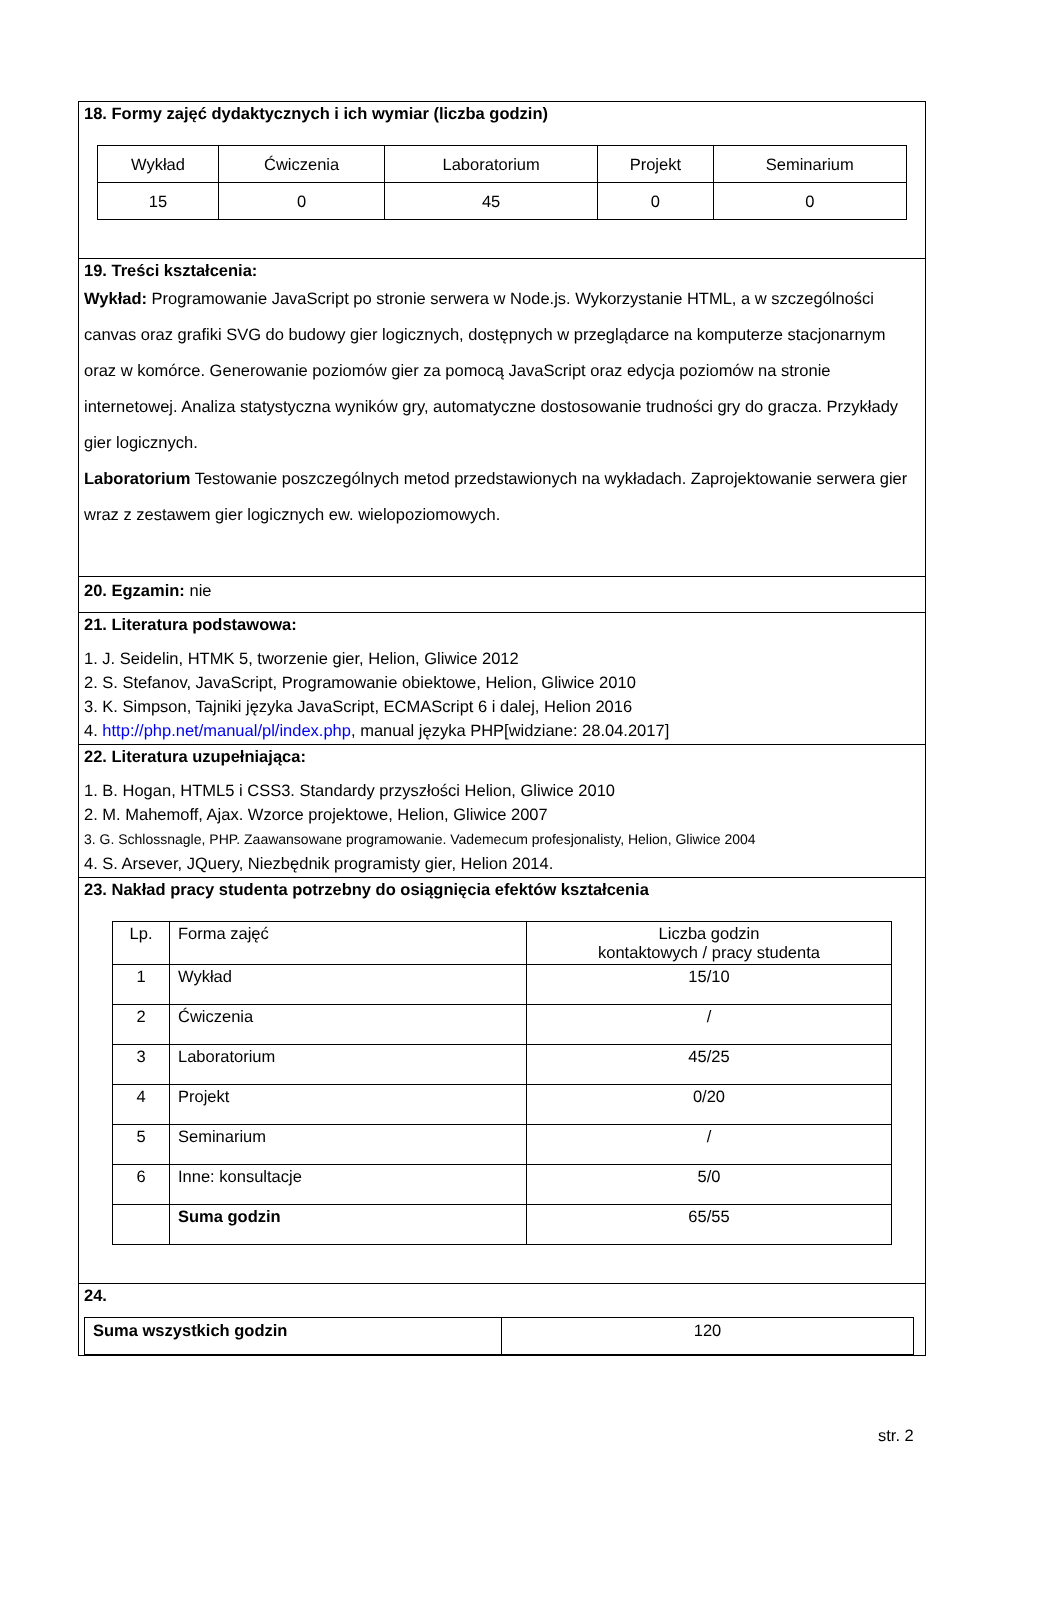18. Formy zajęć dydaktycznych i ich wymiar (liczba godzin)
| Wykład | Ćwiczenia | Laboratorium | Projekt | Seminarium |
| 15 | 0 | 45 | 0 | 0 |
19. Treści kształcenia:
Wykład: Programowanie JavaScript po stronie serwera w Node.js. Wykorzystanie HTML, a w szczególności canvas oraz grafiki SVG do budowy gier logicznych, dostępnych w przeglądarce na komputerze stacjonarnym oraz w komórce. Generowanie poziomów gier za pomocą JavaScript oraz edycja poziomów na stronie internetowej. Analiza statystyczna wyników gry, automatyczne dostosowanie trudności gry do gracza. Przykłady gier logicznych.
Laboratorium Testowanie poszczególnych metod przedstawionych na wykładach. Zaprojektowanie serwera gier wraz z zestawem gier logicznych ew. wielopoziomowych.
20. Egzamin: nie
21. Literatura podstawowa:
1. J. Seidelin, HTMK 5, tworzenie gier, Helion, Gliwice 2012
2. S. Stefanov, JavaScript, Programowanie obiektowe, Helion, Gliwice 2010
3. K. Simpson, Tajniki języka JavaScript, ECMAScript 6 i dalej, Helion 2016
4. http://php.net/manual/pl/index.php, manual języka PHP[widziane: 28.04.2017]
22. Literatura uzupełniająca:
1. B. Hogan, HTML5 i CSS3. Standardy przyszłości Helion, Gliwice 2010
2. M. Mahemoff, Ajax. Wzorce projektowe, Helion, Gliwice 2007
3. G. Schlossnagle, PHP. Zaawansowane programowanie. Vademecum profesjonalisty, Helion, Gliwice 2004
4. S. Arsever, JQuery, Niezbędnik programisty gier, Helion 2014.
23. Nakład pracy studenta potrzebny do osiągnięcia efektów kształcenia
| Lp. | Forma zajęć | Liczba godzin kontaktowych / pracy studenta |
| 1 | Wykład | 15/10 |
| 2 | Ćwiczenia | / |
| 3 | Laboratorium | 45/25 |
| 4 | Projekt | 0/20 |
| 5 | Seminarium | / |
| 6 | Inne: konsultacje | 5/0 |
| | Suma godzin | 65/55 |
24.
| Suma wszystkich godzin | 120 |
str. 2